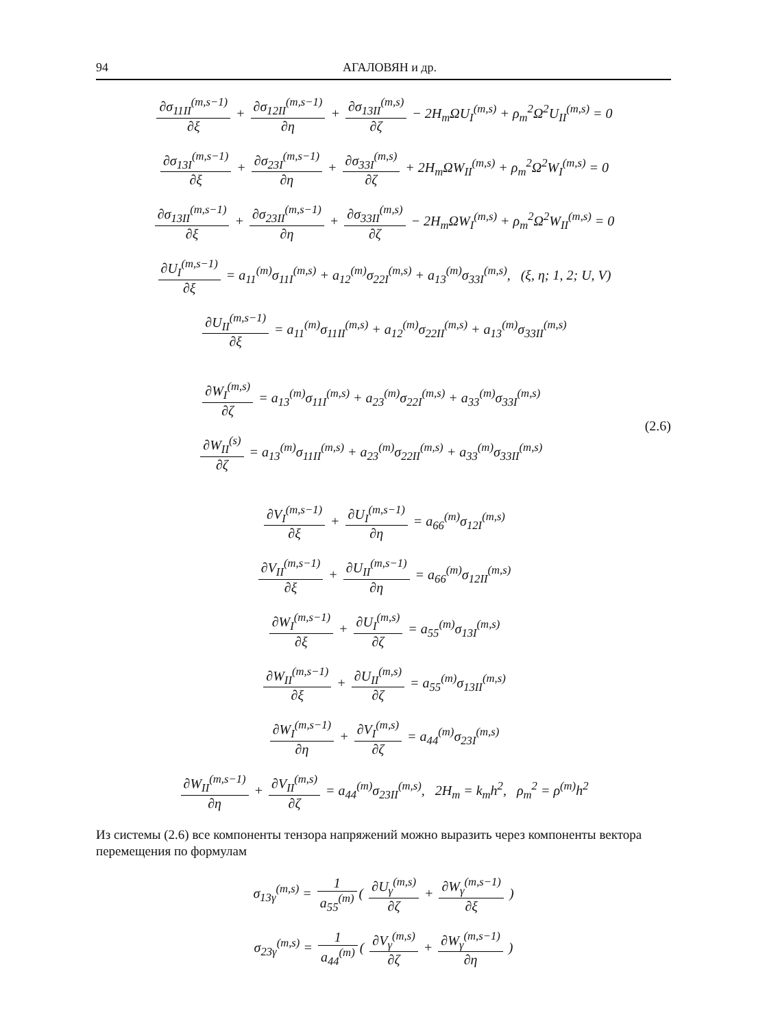94 АГАЛОВЯН и др.
∂σ<sub>11II</sub><sup>(m,s−1)</sup> ∂ξ + ∂σ<sub>12II</sub><sup>(m,s−1)</sup> ∂η + ∂σ<sub>13II</sub><sup>(m,s)</sup> ∂ζ − 2H<sub>m</sub>ΩU<sub>I</sub><sup>(m,s)</sup> + ρ<sub>m</sub><sup>2</sup>Ω<sup>2</sup>U<sub>II</sub><sup>(m,s)</sup> = 0
∂σ<sub>13I</sub><sup>(m,s−1)</sup> ∂ξ + ∂σ<sub>23I</sub><sup>(m,s−1)</sup> ∂η + ∂σ<sub>33I</sub><sup>(m,s)</sup> ∂ζ + 2H<sub>m</sub>ΩW<sub>II</sub><sup>(m,s)</sup> + ρ<sub>m</sub><sup>2</sup>Ω<sup>2</sup>W<sub>I</sub><sup>(m,s)</sup> = 0
∂σ<sub>13II</sub><sup>(m,s−1)</sup> ∂ξ + ∂σ<sub>23II</sub><sup>(m,s−1)</sup> ∂η + ∂σ<sub>33II</sub><sup>(m,s)</sup> ∂ζ − 2H<sub>m</sub>ΩW<sub>I</sub><sup>(m,s)</sup> + ρ<sub>m</sub><sup>2</sup>Ω<sup>2</sup>W<sub>II</sub><sup>(m,s)</sup> = 0
∂U<sub>I</sub><sup>(m,s−1)</sup> ∂ξ = a<sub>11</sub><sup>(m)</sup>σ<sub>11I</sub><sup>(m,s)</sup> + a<sub>12</sub><sup>(m)</sup>σ<sub>22I</sub><sup>(m,s)</sup> + a<sub>13</sub><sup>(m)</sup>σ<sub>33I</sub><sup>(m,s)</sup>, (ξ, η; 1, 2; U, V)
∂U<sub>II</sub><sup>(m,s−1)</sup> ∂ξ = a<sub>11</sub><sup>(m)</sup>σ<sub>11II</sub><sup>(m,s)</sup> + a<sub>12</sub><sup>(m)</sup>σ<sub>22II</sub><sup>(m,s)</sup> + a<sub>13</sub><sup>(m)</sup>σ<sub>33II</sub><sup>(m,s)</sup>
∂W<sub>I</sub><sup>(m,s)</sup> ∂ζ = a<sub>13</sub><sup>(m)</sup>σ<sub>11I</sub><sup>(m,s)</sup> + a<sub>23</sub><sup>(m)</sup>σ<sub>22I</sub><sup>(m,s)</sup> + a<sub>33</sub><sup>(m)</sup>σ<sub>33I</sub><sup>(m,s)</sup>
∂W<sub>II</sub><sup>(s)</sup> ∂ζ = a<sub>13</sub><sup>(m)</sup>σ<sub>11II</sub><sup>(m,s)</sup> + a<sub>23</sub><sup>(m)</sup>σ<sub>22II</sub><sup>(m,s)</sup> + a<sub>33</sub><sup>(m)</sup>σ<sub>33II</sub><sup>(m,s)</sup>
(2.6)
∂V<sub>I</sub><sup>(m,s−1)</sup> ∂ξ + ∂U<sub>I</sub><sup>(m,s−1)</sup> ∂η = a<sub>66</sub><sup>(m)</sup>σ<sub>12I</sub><sup>(m,s)</sup>
∂V<sub>II</sub><sup>(m,s−1)</sup> ∂ξ + ∂U<sub>II</sub><sup>(m,s−1)</sup> ∂η = a<sub>66</sub><sup>(m)</sup>σ<sub>12II</sub><sup>(m,s)</sup>
∂W<sub>I</sub><sup>(m,s−1)</sup> ∂ξ + ∂U<sub>I</sub><sup>(m,s)</sup> ∂ζ = a<sub>55</sub><sup>(m)</sup>σ<sub>13I</sub><sup>(m,s)</sup>
∂W<sub>II</sub><sup>(m,s−1)</sup> ∂ξ + ∂U<sub>II</sub><sup>(m,s)</sup> ∂ζ = a<sub>55</sub><sup>(m)</sup>σ<sub>13II</sub><sup>(m,s)</sup>
∂W<sub>I</sub><sup>(m,s−1)</sup> ∂η + ∂V<sub>I</sub><sup>(m,s)</sup> ∂ζ = a<sub>44</sub><sup>(m)</sup>σ<sub>23I</sub><sup>(m,s)</sup>
∂W<sub>II</sub><sup>(m,s−1)</sup> ∂η + ∂V<sub>II</sub><sup>(m,s)</sup> ∂ζ = a<sub>44</sub><sup>(m)</sup>σ<sub>23II</sub><sup>(m,s)</sup>, 2H<sub>m</sub> = k<sub>m</sub>h<sup>2</sup>, ρ<sub>m</sub><sup>2</sup> = ρ<sup>(m)</sup>h<sup>2</sup>
Из системы (2.6) все компоненты тензора напряжений можно выразить через компоненты вектора перемещения по формулам
σ<sub>13γ</sub><sup>(m,s)</sup> = 1 a<sub>55</sub><sup>(m)</sup> ( ∂U<sub>γ</sub><sup>(m,s)</sup> ∂ζ + ∂W<sub>γ</sub><sup>(m,s−1)</sup> ∂ξ )
σ<sub>23γ</sub><sup>(m,s)</sup> = 1 a<sub>44</sub><sup>(m)</sup> ( ∂V<sub>γ</sub><sup>(m,s)</sup> ∂ζ + ∂W<sub>γ</sub><sup>(m,s−1)</sup> ∂η )